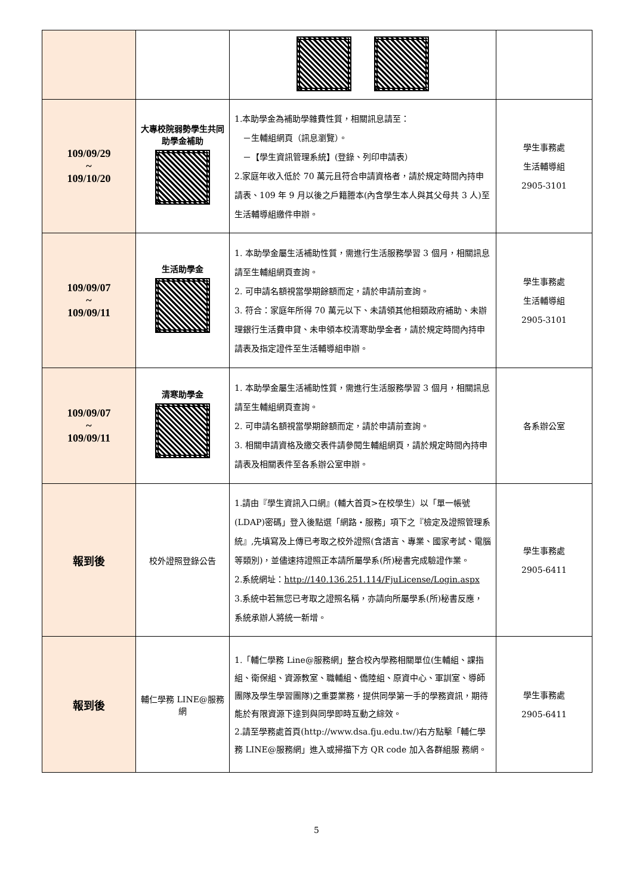| 109/09/29 ~ 109/10/20 | 大專校院弱勢學生共同助學金補助 | 1.本助學金為補助學雜費性質，相關訊息請至： －生輔組網頁（訊息瀏覽）。 －【學生資訊管理系統】(登錄、列印申請表） 2.家庭年收入低於 70 萬元且符合申請資格者，請於規定時間內持申請表、109 年 9 月以後之戶籍謄本(內含學生本人與其父母共 3 人)至生活輔導組繳件申辦。 | 學生事務處 生活輔導組 2905-3101 |
| 109/09/07 ~ 109/09/11 | 生活助學金 | 1. 本助學金屬生活補助性質，需進行生活服務學習 3 個月，相關訊息請至生輔組網頁查詢。 2. 可申請名額視當學期餘額而定，請於申請前查詢。 3. 符合：家庭年所得 70 萬元以下、未請領其他相類政府補助、未辦理銀行生活費申貸、未申領本校清寒助學金者，請於規定時間內持申請表及指定證件至生活輔導組申辦。 | 學生事務處 生活輔導組 2905-3101 |
| 109/09/07 ~ 109/09/11 | 清寒助學金 | 1. 本助學金屬生活補助性質，需進行生活服務學習 3 個月，相關訊息請至生輔組網頁查詢。 2. 可申請名額視當學期餘額而定，請於申請前查詢。 3. 相關申請資格及繳交表件請參閱生輔組網頁，請於規定時間內持申請表及相關表件至各系辦公室申辦。 | 各系辦公室 |
| 報到後 | 校外證照登錄公告 | 1.請由『學生資訊入口網』(輔大首頁>在校學生）以「單一帳號(LDAP)密碼」登入後點選「網路‧服務」項下之『檢定及證照管理系統』,先填寫及上傳已考取之校外證照(含語言、專業、國家考試、電腦等類別)，並儘速持證照正本請所屬學系(所)秘書完成驗證作業。 2.系統網址： http://140.136.251.114/FjuLicense/Login.aspx 3.系統中若無您已考取之證照名稱，亦請向所屬學系(所)秘書反應，系統承辦人將統一新增。 | 學生事務處 2905-6411 |
| 報到後 | 輔仁學務 LINE@服務網 | 1.「輔仁學務 Line@服務網」整合校內學務相關單位(生輔組、課指組、衛保組、資源教室、職輔組、僑陸組、原資中心、軍訓室、導師團隊及學生學習團隊)之重要業務，提供同學第一手的學務資訊，期待能於有限資源下達到與同學即時互動之綜效。 2.請至學務處首頁(http://www.dsa.fju.edu.tw/)右方點擊「輔仁學務 LINE@服務網」進入或掃描下方 QR code 加入各群組服 務網。 | 學生事務處 2905-6411 |
5